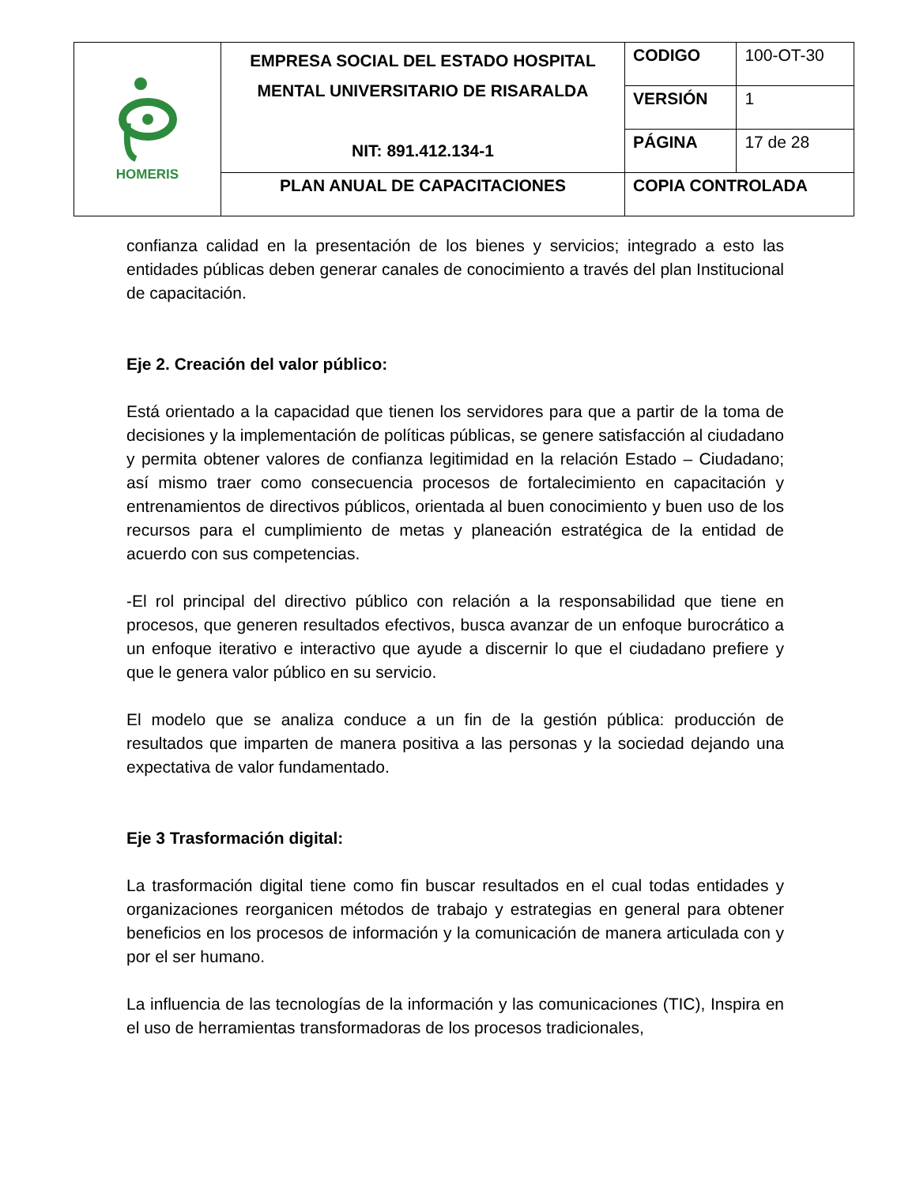| HOMERIS | EMPRESA SOCIAL DEL ESTADO HOSPITAL MENTAL UNIVERSITARIO DE RISARALDA NIT: 891.412.134-1 | CODIGO | 100-OT-30 |
| | | VERSIÓN | 1 |
| | | PÁGINA | 17 de 28 |
| | PLAN ANUAL DE CAPACITACIONES | COPIA CONTROLADA | |
confianza calidad en la presentación de los bienes y servicios; integrado a esto las entidades públicas deben generar canales de conocimiento a través del plan Institucional de capacitación.
Eje 2. Creación del valor público:
Está orientado a la capacidad que tienen los servidores para que a partir de la toma de decisiones y la implementación de políticas públicas, se genere satisfacción al ciudadano y permita obtener valores de confianza legitimidad en la relación Estado – Ciudadano; así mismo traer como consecuencia procesos de fortalecimiento en capacitación y entrenamientos de directivos públicos, orientada al buen conocimiento y buen uso de los recursos para el cumplimiento de metas y planeación estratégica de la entidad de acuerdo con sus competencias.
-El rol principal del directivo público con relación a la responsabilidad que tiene en procesos, que generen resultados efectivos, busca avanzar de un enfoque burocrático a un enfoque iterativo e interactivo que ayude a discernir lo que el ciudadano prefiere y que le genera valor público en su servicio.
El modelo que se analiza conduce a un fin de la gestión pública: producción de resultados que imparten de manera positiva a las personas y la sociedad dejando una expectativa de valor fundamentado.
Eje 3 Trasformación digital:
La trasformación digital tiene como fin buscar resultados en el cual todas entidades y organizaciones reorganicen métodos de trabajo y estrategias en general para obtener beneficios en los procesos de información y la comunicación de manera articulada con y por el ser humano.
La influencia de las tecnologías de la información y las comunicaciones (TIC), Inspira en el uso de herramientas transformadoras de los procesos tradicionales,